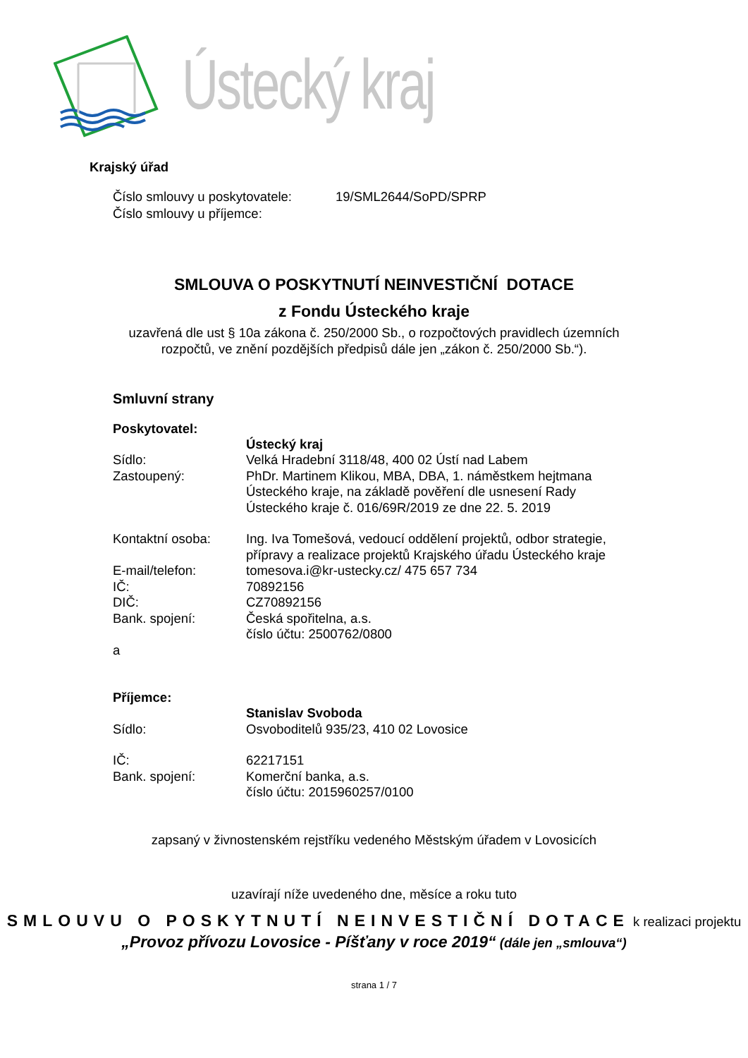Ústecký kraj
Krajský úřad
Číslo smlouvy u poskytovatele: 19/SML2644/SoPD/SPRP
Číslo smlouvy u příjemce:
SMLOUVA O POSKYTNUTÍ NEINVESTIČNÍ DOTACE
z Fondu Ústeckého kraje
uzavřená dle ust § 10a zákona č. 250/2000 Sb., o rozpočtových pravidlech územních
rozpočtů, ve znění pozdějších předpisů dále jen „zákon č. 250/2000 Sb.“).
Smluvní strany
Poskytovatel:
Ústecký kraj
Sídlo: Velká Hradební 3118/48, 400 02 Ústí nad Labem
Zastoupený: PhDr. Martinem Klikou, MBA, DBA, 1. náměstkem hejtmana
Ústeckého kraje, na základě pověření dle usnesení Rady
Ústeckého kraje č. 016/69R/2019 ze dne 22. 5. 2019
Kontaktní osoba: Ing. Iva Tomešová, vedoucí oddělení projektů, odbor strategie,
přípravy a realizace projektů Krajského úřadu Ústeckého kraje
E-mail/telefon: tomesova.i@kr-ustecky.cz/ 475 657 734
IČ: 70892156
DIČ: CZ70892156
Bank. spojení: Česká spořitelna, a.s.
číslo účtu: 2500762/0800
a
Příjemce:
Stanislav Svoboda
Sídlo: Osvoboditelů 935/23, 410 02 Lovosice
IČ: 62217151
Bank. spojení: Komerční banka, a.s.
číslo účtu: 2015960257/0100
zapsaný v živnostenském rejstříku vedeného Městským úřadem v Lovosicích
uzavírají níže uvedeného dne, měsíce a roku tuto
SMLOUVU O POSKYTNUTÍ NEINVESTIČNÍ DOTACE k realizaci projektu „Provoz přívozu Lovosice - Píšťany v roce 2019“ (dále jen „smlouva“)
strana 1 / 7